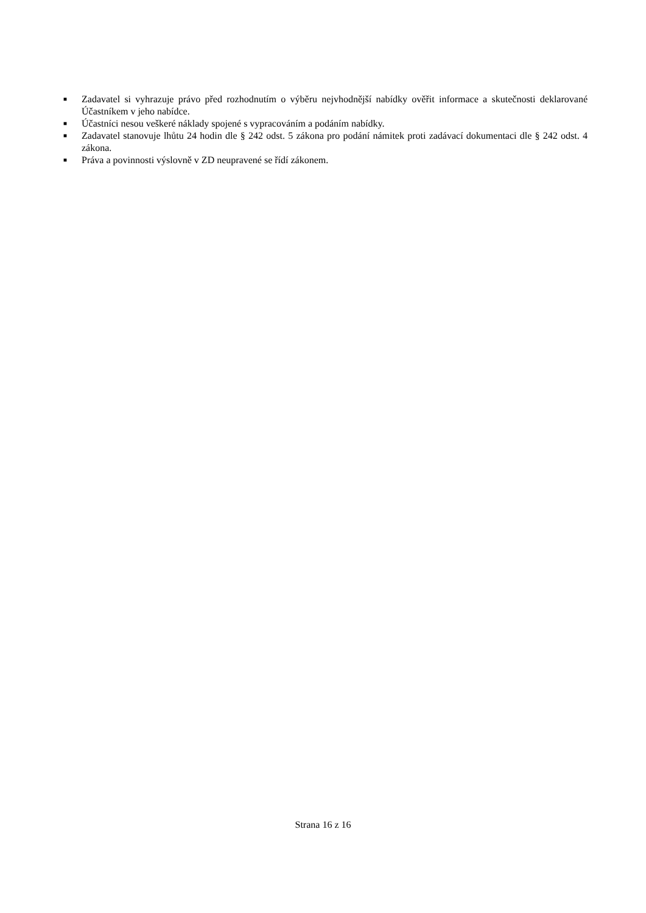■ Zadavatel si vyhrazuje právo před rozhodnutím o výběru nejvhodnější nabídky ověřit informace a skutečnosti deklarované Účastníkem v jeho nabídce.
■ Účastníci nesou veškeré náklady spojené s vypracováním a podáním nabídky.
■ Zadavatel stanovuje lhůtu 24 hodin dle § 242 odst. 5 zákona pro podání námitek proti zadávací dokumentaci dle § 242 odst. 4 zákona.
■ Práva a povinnosti výslovně v ZD neupravené se řídí zákonem.
Strana 16 z 16